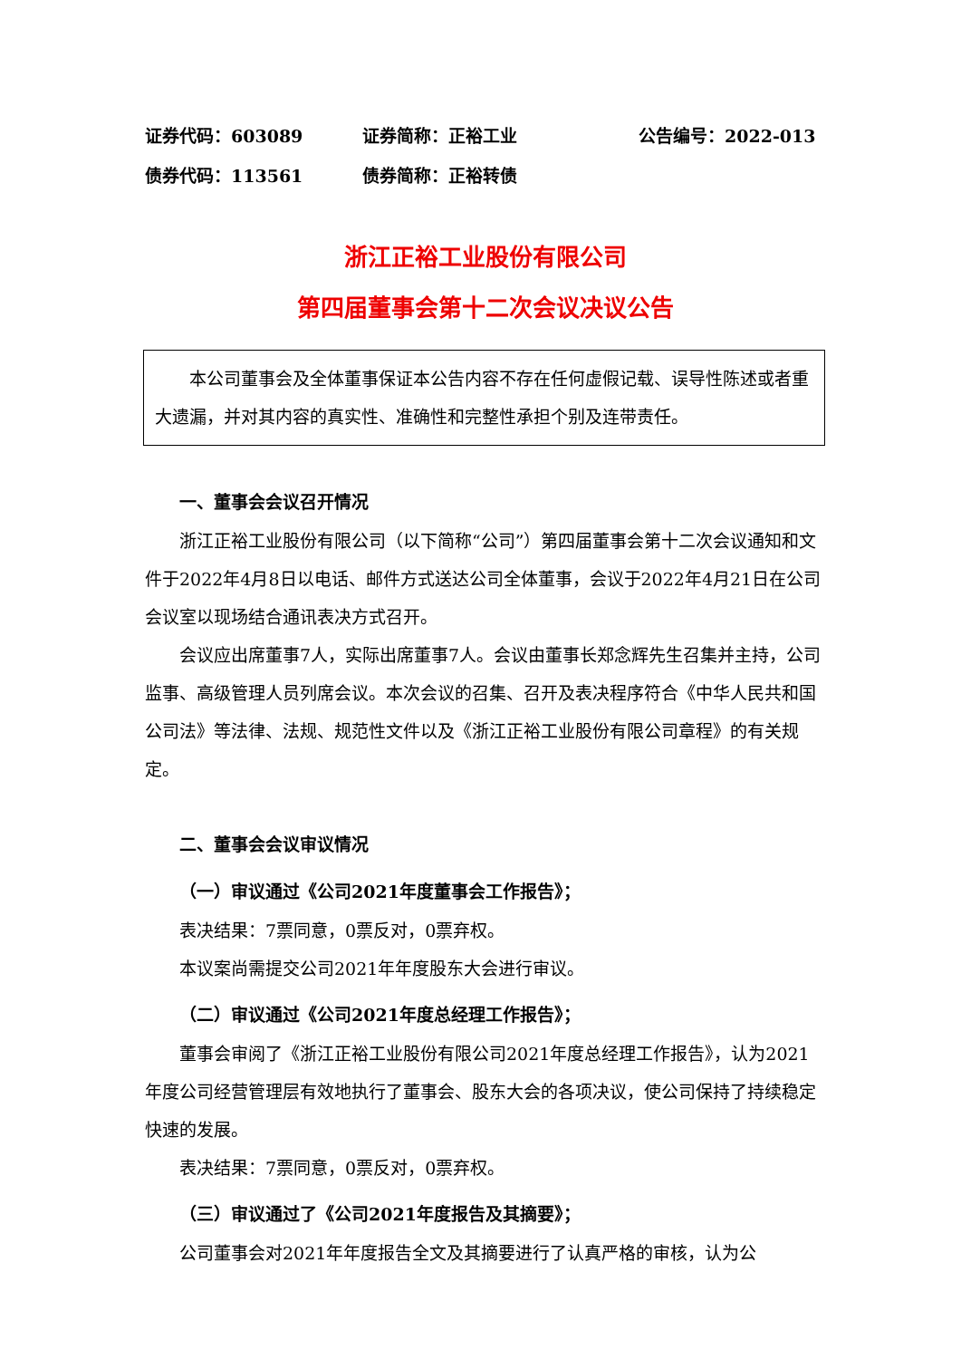证券代码：603089 证券简称：正裕工业 公告编号：2022-013
债券代码：113561 债券简称：正裕转债
浙江正裕工业股份有限公司
第四届董事会第十二次会议决议公告
本公司董事会及全体董事保证本公告内容不存在任何虚假记载、误导性陈述或者重大遗漏，并对其内容的真实性、准确性和完整性承担个别及连带责任。
一、董事会会议召开情况
浙江正裕工业股份有限公司（以下简称“公司”）第四届董事会第十二次会议通知和文件于2022年4月8日以电话、邮件方式送达公司全体董事，会议于2022年4月21日在公司会议室以现场结合通讯表决方式召开。
会议应出席董事7人，实际出席董事7人。会议由董事长郑念辉先生召集并主持，公司监事、高级管理人员列席会议。本次会议的召集、召开及表决程序符合《中华人民共和国公司法》等法律、法规、规范性文件以及《浙江正裕工业股份有限公司章程》的有关规定。
二、董事会会议审议情况
（一）审议通过《公司2021年度董事会工作报告》；
表决结果：7票同意，0票反对，0票弃权。
本议案尚需提交公司2021年年度股东大会进行审议。
（二）审议通过《公司2021年度总经理工作报告》；
董事会审阅了《浙江正裕工业股份有限公司2021年度总经理工作报告》，认为2021年度公司经营管理层有效地执行了董事会、股东大会的各项决议，使公司保持了持续稳定快速的发展。
表决结果：7票同意，0票反对，0票弃权。
（三）审议通过了《公司2021年度报告及其摘要》；
公司董事会对2021年年度报告全文及其摘要进行了认真严格的审核，认为公